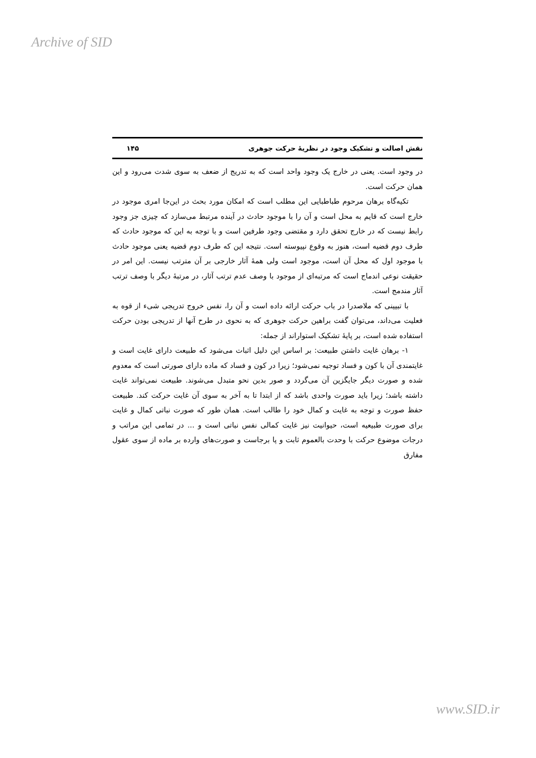Archive of SID
نقش اصالت و تشکیک وجود در نظریهٔ حرکت جوهری ۱۴۵
در وجود است. یعنی در خارج یک وجود واحد است که به تدریج از ضعف به سوی شدت می‌رود و این همان حرکت است.
تکیه‌گاه برهان مرحوم طباطبایی این مطلب است که امکان مورد بحث در این‌جا امری موجود در خارج است که قایم به محل است و آن را با موجود حادث در آینده مرتبط می‌سازد که چیزی جز وجود رابط نیست که در خارج تحقق دارد و مقتضی وجود طرفین است و با توجه به این که موجود حادث که طرف دوم قضیه است، هنوز به وقوع نپیوسته است. نتیجه این که طرف دوم قضیه یعنی موجود حادث با موجود اول که محل آن است، موجود است ولی همهٔ آثار خارجی بر آن مترتب نیست. این امر در حقیقت نوعی اندماج است که مرتبه‌ای از موجود با وصف عدم ترتب آثار، در مرتبهٔ دیگر با وصف ترتب آثار مندمج است.
با تبیینی که ملاصدرا در باب حرکت ارائه داده است و آن را، نفس خروج تدریجی شیء از قوه به فعلیت می‌داند، می‌توان گفت براهین حرکت جوهری که به نحوی در طرح آنها از تدریجی بودن حرکت استفاده شده است، بر پایهٔ تشکیک استواراند از جمله:
۱- برهان غایت داشتن طبیعت: بر اساس این دلیل اثبات می‌شود که طبیعت دارای غایت است و غایتمندی آن با کون و فساد توجیه نمی‌شود؛ زیرا در کون و فساد که ماده دارای صورتی است که معدوم شده و صورت دیگر جایگزین آن می‌گردد و صور بدین نحو متبدل می‌شوند. طبیعت نمی‌تواند غایت داشته باشد؛ زیرا باید صورت واحدی باشد که از ابتدا تا به آخر به سوی آن غایت حرکت کند. طبیعت حفظ صورت و توجه به غایت و کمال خود را طالب است. همان طور که صورت نباتی کمال و غایت برای صورت طبیعیه است، حیوانیت نیز غایت کمالی نفس نباتی است و ... در تمامی این مراتب و درجات موضوع حرکت با وحدت بالعموم ثابت و پا برجاست و صورت‌های وارده بر ماده از سوی عقول مفارق
www.SID.ir